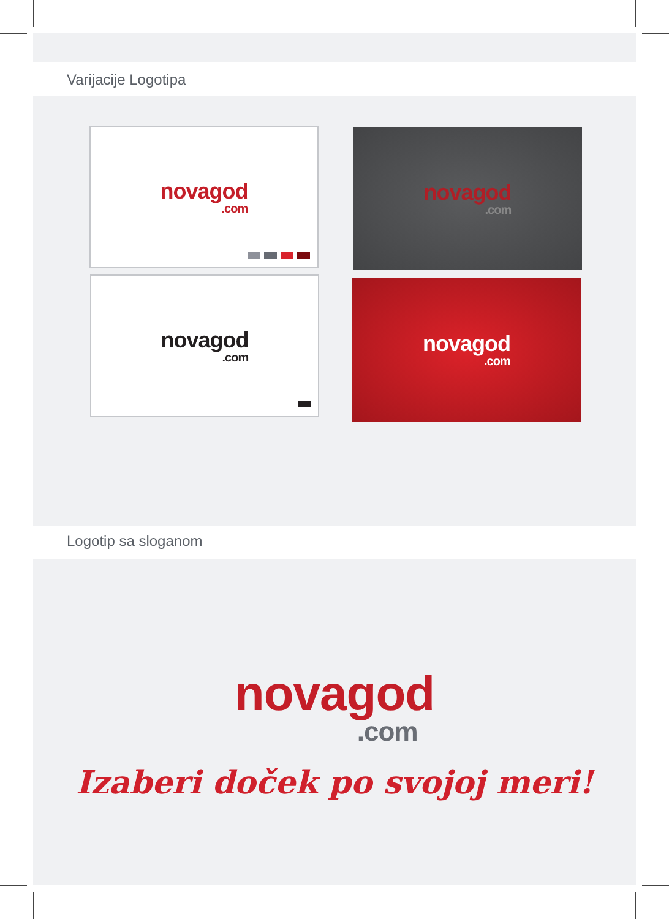Varijacije Logotipa
novagod
.com
novagod
.com
novagod
.com
novagod
.com
Logotip sa sloganom
novagod
.com
Izaberi doček po svojoj meri!